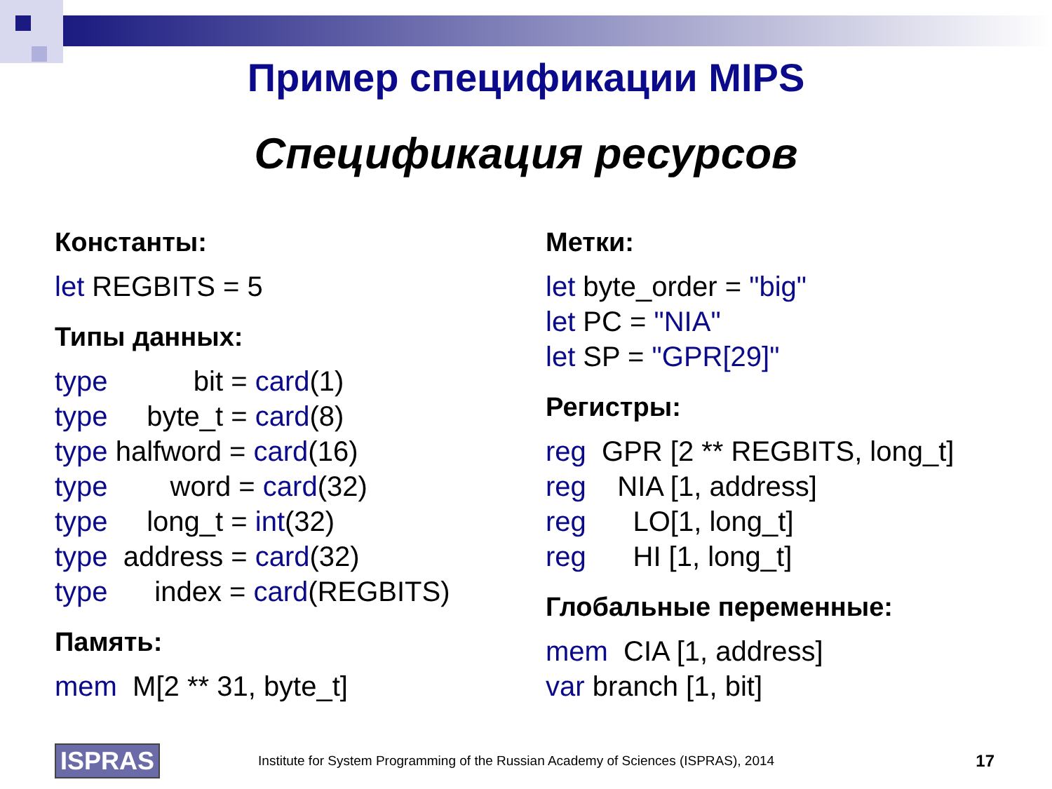Пример спецификации MIPS
Спецификация ресурсов
Константы:
let REGBITS = 5
Типы данных:
type bit = card(1)
type byte_t = card(8)
type halfword = card(16)
type word = card(32)
type long_t = int(32)
type address = card(32)
type index = card(REGBITS)
Память:
mem M[2 ** 31, byte_t]
Метки:
let byte_order = "big"
let PC = "NIA"
let SP = "GPR[29]"
Регистры:
reg GPR [2 ** REGBITS, long_t]
reg NIA [1, address]
reg LO[1, long_t]
reg HI [1, long_t]
Глобальные переменные:
mem CIA [1, address]
var branch [1, bit]
ISPRAS
Institute for System Programming of the Russian Academy of Sciences (ISPRAS), 2014
17